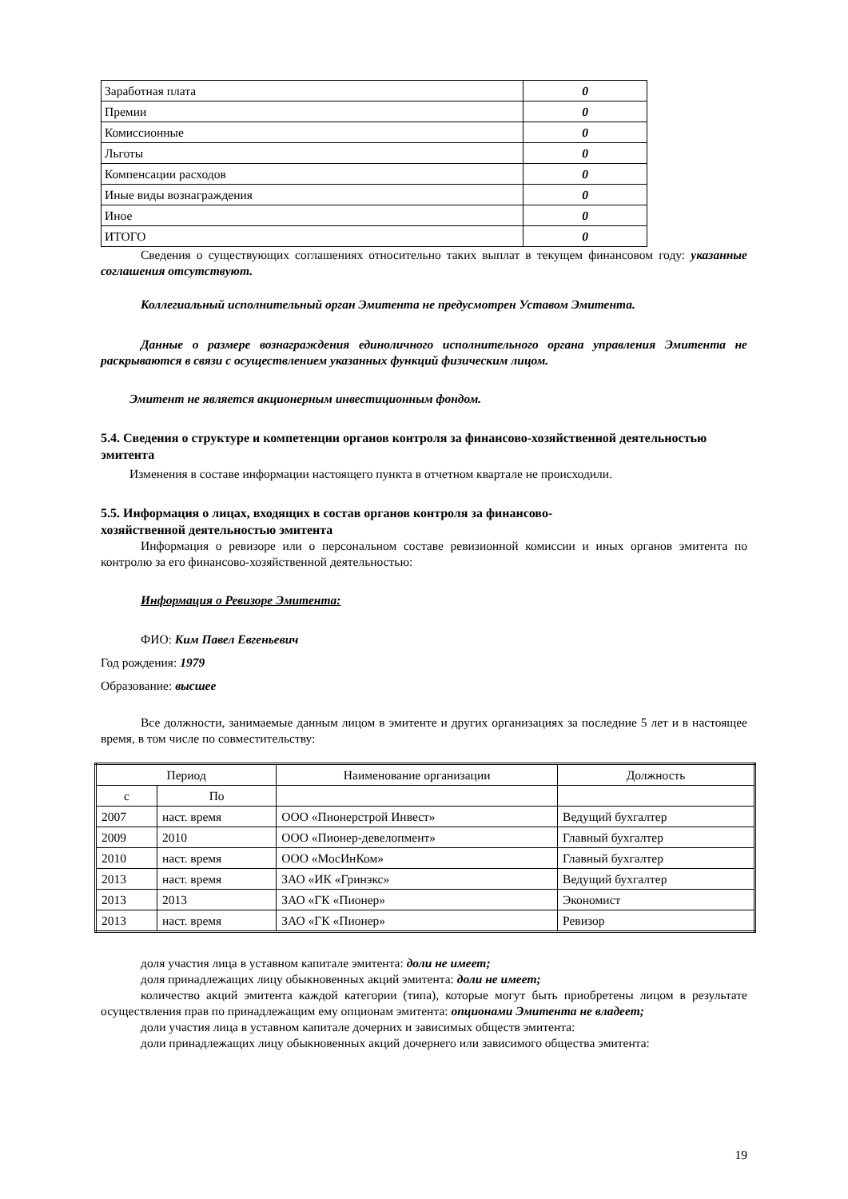| Заработная плата | 0 |
| Премии | 0 |
| Комиссионные | 0 |
| Льготы | 0 |
| Компенсации расходов | 0 |
| Иные виды вознаграждения | 0 |
| Иное | 0 |
| ИТОГО | 0 |
Сведения о существующих соглашениях относительно таких выплат в текущем финансовом году: указанные соглашения отсутствуют.
Коллегиальный исполнительный орган Эмитента не предусмотрен Уставом Эмитента.
Данные о размере вознаграждения единоличного исполнительного органа управления Эмитента не раскрываются в связи с осуществлением указанных функций физическим лицом.
Эмитент не является акционерным инвестиционным фондом.
5.4. Сведения о структуре и компетенции органов контроля за финансово-хозяйственной деятельностью эмитента
Изменения в составе информации настоящего пункта в отчетном квартале не происходили.
5.5. Информация о лицах, входящих в состав органов контроля за финансово-
хозяйственной деятельностью эмитента
Информация о ревизоре или о персональном составе ревизионной комиссии и иных органов эмитента по контролю за его финансово-хозяйственной деятельностью:
Информация о Ревизоре Эмитента:
ФИО: Ким Павел Евгеньевич
Год рождения: 1979
Образование: высшее
Все должности, занимаемые данным лицом в эмитенте и других организациях за последние 5 лет и в настоящее время, в том числе по совместительству:
| Период | | Наименование организации | Должность |
| с | По | | |
| 2007 | наст. время | ООО «Пионерстрой Инвест» | Ведущий бухгалтер |
| 2009 | 2010 | ООО «Пионер-девелопмент» | Главный бухгалтер |
| 2010 | наст. время | ООО «МосИнКом» | Главный бухгалтер |
| 2013 | наст. время | ЗАО «ИК «Гринэкс» | Ведущий бухгалтер |
| 2013 | 2013 | ЗАО «ГК «Пионер» | Экономист |
| 2013 | наст. время | ЗАО «ГК «Пионер» | Ревизор |
доля участия лица в уставном капитале эмитента: доли не имеет;
доля принадлежащих лицу обыкновенных акций эмитента: доли не имеет;
количество акций эмитента каждой категории (типа), которые могут быть приобретены лицом в результате осуществления прав по принадлежащим ему опционам эмитента: опционами Эмитента не владеет;
доли участия лица в уставном капитале дочерних и зависимых обществ эмитента:
доли принадлежащих лицу обыкновенных акций дочернего или зависимого общества эмитента:
19